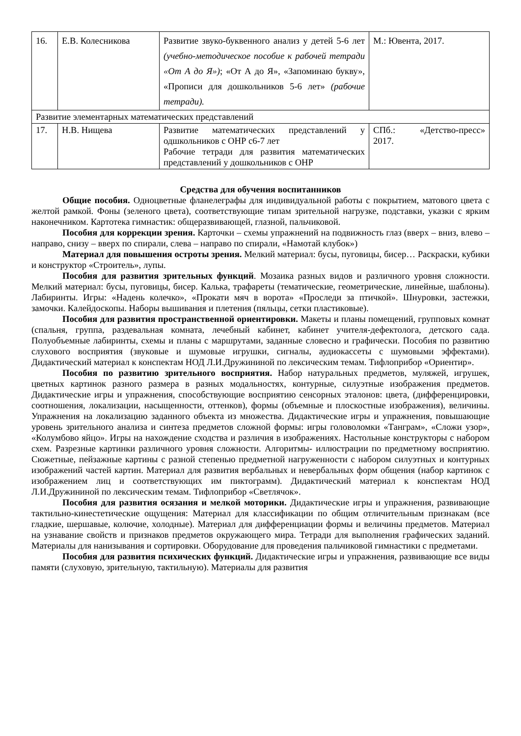| 16. | Е.В. Колесникова | Развитие звуко-буквенного анализ у детей 5-6 лет (учебно-методическое пособие к рабочей тетради «От А до Я») ; «От А до Я», «Запоминаю букву», «Прописи для дошкольников 5-6 лет» (рабочие тетради). | М.: Ювента, 2017. |
| Развитие элементарных математических представлений | | | |
| 17. | Н.В. Нищева | Развитие математических представлений у одшкольников с ОНР с6-7 лет Рабочие тетради для развития математических представлений у дошкольников с ОНР | СПб.: «Детство-пресс» 2017. |
Средства для обучения воспитанников
Общие пособия. Одноцветные фланелеграфы для индивидуальной работы с покрытием, матового цвета с желтой рамкой. Фоны (зеленого цвета), соответствующие типам зрительной нагрузке, подставки, указки с ярким наконечником. Картотека гимнастик: общеразвивающей, глазной, пальчиковой.
Пособия для коррекции зрения. Карточки – схемы упражнений на подвижность глаз (вверх – вниз, влево – направо, снизу – вверх по спирали, слева – направо по спирали, «Намотай клубок»)
Материал для повышения остроты зрения. Мелкий материал: бусы, пуговицы, бисер… Раскраски, кубики и конструктор «Строитель», лупы.
Пособия для развития зрительных функций. Мозаика разных видов и различного уровня сложности. Мелкий материал: бусы, пуговицы, бисер. Калька, трафареты (тематические, геометрические, линейные, шаблоны). Лабиринты. Игры: «Надень колечко», «Прокати мяч в ворота» «Проследи за птичкой». Шнуровки, застежки, замочки. Калейдоскопы. Наборы вышивания и плетения (пяльцы, сетки пластиковые).
Пособия для развития пространственной ориентировки. Макеты и планы помещений, групповых комнат (спальня, группа, раздевальная комната, лечебный кабинет, кабинет учителя-дефектолога, детского сада. Полуобъемные лабиринты, схемы и планы с маршрутами, заданные словесно и графически. Пособия по развитию слухового восприятия (звуковые и шумовые игрушки, сигналы, аудиокассеты с шумовыми эффектами). Дидактический материал к конспектам НОД Л.И.Дружининой по лексическим темам. Тифлоприбор «Ориентир».
Пособия по развитию зрительного восприятия. Набор натуральных предметов, муляжей, игрушек, цветных картинок разного размера в разных модальностях, контурные, силуэтные изображения предметов. Дидактические игры и упражнения, способствующие восприятию сенсорных эталонов: цвета, (дифференцировки, соотношения, локализации, насыщенности, оттенков), формы (объемные и плоскостные изображения), величины. Упражнения на локализацию заданного объекта из множества. Дидактические игры и упражнения, повышающие уровень зрительного анализа и синтеза предметов сложной формы: игры головоломки «Танграм», «Сложи узор», «Колумбово яйцо». Игры на нахождение сходства и различия в изображениях. Настольные конструкторы с набором схем. Разрезные картинки различного уровня сложности. Алгоритмы- иллюстрации по предметному восприятию. Сюжетные, пейзажные картины с разной степенью предметной нагруженности с набором силуэтных и контурных изображений частей картин. Материал для развития вербальных и невербальных форм общения (набор картинок с изображением лиц и соответствующих им пиктограмм). Дидактический материал к конспектам НОД Л.И.Дружининой по лексическим темам. Тифлоприбор «Светлячок».
Пособия для развития осязания и мелкой моторики. Дидактические игры и упражнения, развивающие тактильно-кинестетические ощущения: Материал для классификации по общим отличительным признакам (все гладкие, шершавые, колючие, холодные). Материал для дифференциации формы и величины предметов. Материал на узнавание свойств и признаков предметов окружающего мира. Тетради для выполнения графических заданий. Материалы для нанизывания и сортировки. Оборудование для проведения пальчиковой гимнастики с предметами.
Пособия для развития психических функций. Дидактические игры и упражнения, развивающие все виды памяти (слуховую, зрительную, тактильную). Материалы для развития